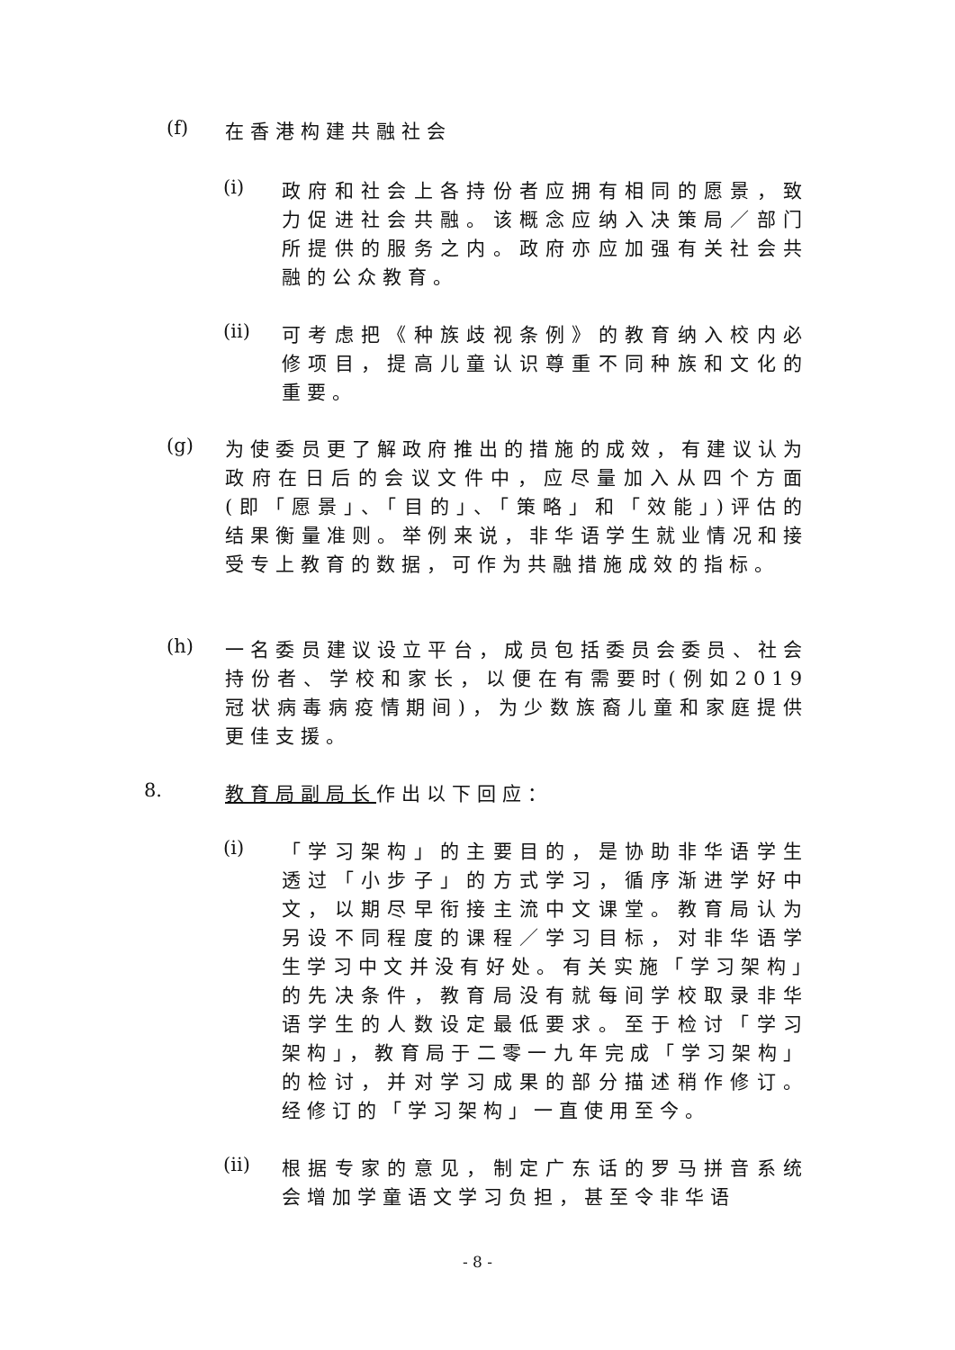(f)
在香港构建共融社会
(i)
政府和社会上各持份者应拥有相同的愿景，致力促进社会共融。该概念应纳入决策局／部门所提供的服务之内。政府亦应加强有关社会共融的公众教育。
(ii)
可考虑把《种族歧视条例》的教育纳入校内必修项目，提高儿童认识尊重不同种族和文化的重要。
(g)
为使委员更了解政府推出的措施的成效，有建议认为政府在日后的会议文件中，应尽量加入从四个方面(即「愿景」、「目的」、「策略」和「效能」)评估的结果衡量准则。举例来说，非华语学生就业情况和接受专上教育的数据，可作为共融措施成效的指标。
(h)
一名委员建议设立平台，成员包括委员会委员、社会持份者、学校和家长，以便在有需要时(例如2019冠状病毒病疫情期间)，为少数族裔儿童和家庭提供更佳支援。
8.
教育局副局长作出以下回应：
(i)
「学习架构」的主要目的，是协助非华语学生透过「小步子」的方式学习，循序渐进学好中文，以期尽早衔接主流中文课堂。教育局认为另设不同程度的课程／学习目标，对非华语学生学习中文并没有好处。有关实施「学习架构」的先决条件，教育局没有就每间学校取录非华语学生的人数设定最低要求。至于检讨「学习架构」，教育局于二零一九年完成「学习架构」的检讨，并对学习成果的部分描述稍作修订。经修订的「学习架构」一直使用至今。
(ii)
根据专家的意见，制定广东话的罗马拼音系统会增加学童语文学习负担，甚至令非华语
- 8 -